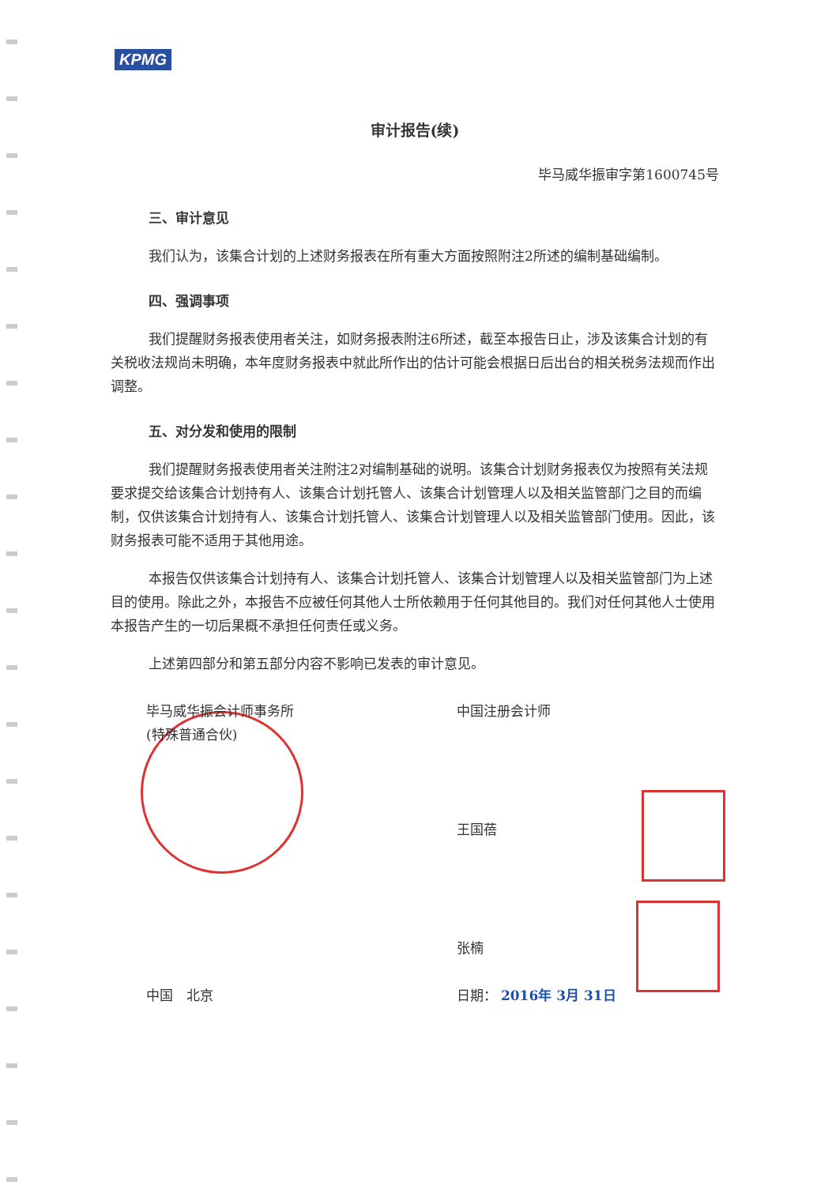KPMG
审计报告(续)
毕马威华振审字第1600745号
三、审计意见
我们认为，该集合计划的上述财务报表在所有重大方面按照附注2所述的编制基础编制。
四、强调事项
我们提醒财务报表使用者关注，如财务报表附注6所述，截至本报告日止，涉及该集合计划的有关税收法规尚未明确，本年度财务报表中就此所作出的估计可能会根据日后出台的相关税务法规而作出调整。
五、对分发和使用的限制
我们提醒财务报表使用者关注附注2对编制基础的说明。该集合计划财务报表仅为按照有关法规要求提交给该集合计划持有人、该集合计划托管人、该集合计划管理人以及相关监管部门之目的而编制，仅供该集合计划持有人、该集合计划托管人、该集合计划管理人以及相关监管部门使用。因此，该财务报表可能不适用于其他用途。
本报告仅供该集合计划持有人、该集合计划托管人、该集合计划管理人以及相关监管部门为上述目的使用。除此之外，本报告不应被任何其他人士所依赖用于任何其他目的。我们对任何其他人士使用本报告产生的一切后果概不承担任何责任或义务。
上述第四部分和第五部分内容不影响已发表的审计意见。
毕马威华振会计师事务所
(特殊普通合伙)
中国　北京
中国注册会计师
王国蓓
张楠
日期： 2016年 3月 31日